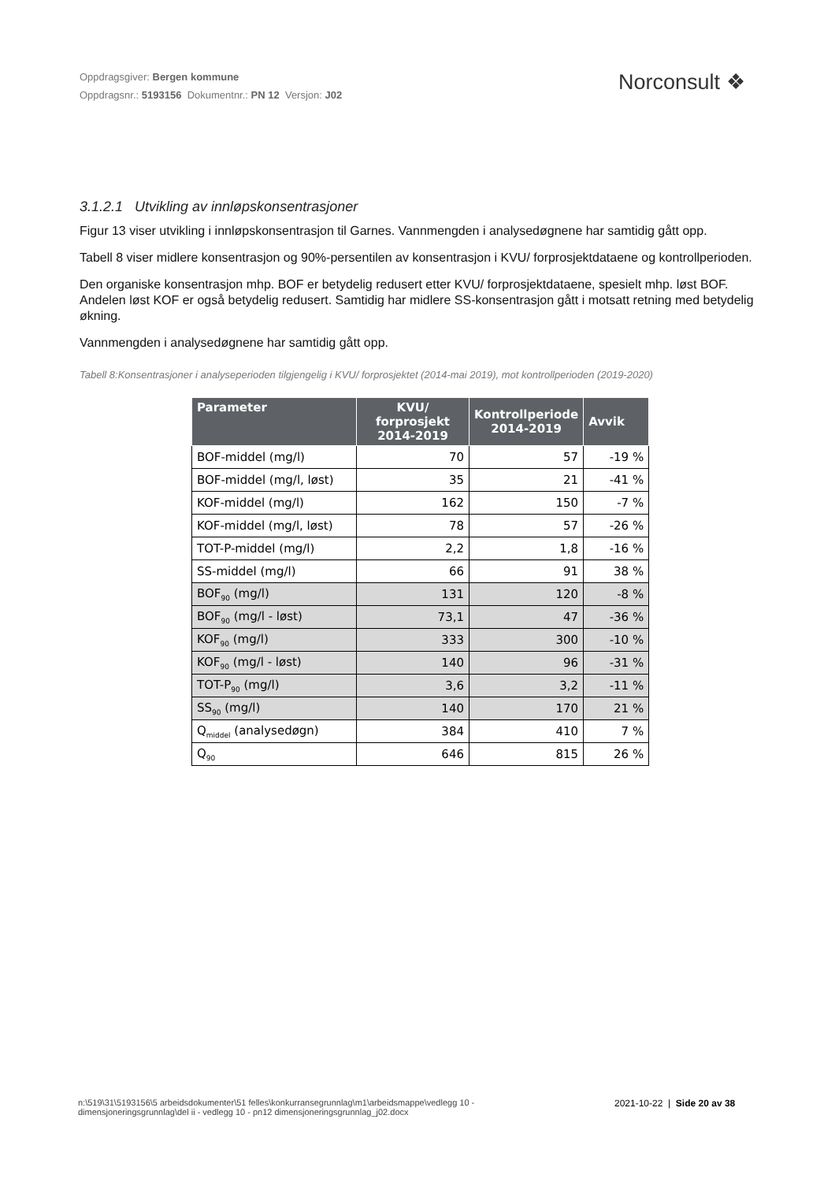Oppdragsgiver: Bergen kommune
Oppdragsnr.: 5193156 Dokumentnr.: PN 12 Versjon: J02
Norconsult ❖
3.1.2.1 Utvikling av innløpskonsentrasjoner
Figur 13 viser utvikling i innløpskonsentrasjon til Garnes. Vannmengden i analysedøgnene har samtidig gått opp.
Tabell 8 viser midlere konsentrasjon og 90%-persentilen av konsentrasjon i KVU/ forprosjektdataene og kontrollperioden.
Den organiske konsentrasjon mhp. BOF er betydelig redusert etter KVU/ forprosjektdataene, spesielt mhp. løst BOF. Andelen løst KOF er også betydelig redusert. Samtidig har midlere SS-konsentrasjon gått i motsatt retning med betydelig økning.
Vannmengden i analysedøgnene har samtidig gått opp.
Tabell 8:Konsentrasjoner i analyseperioden tilgjengelig i KVU/ forprosjektet (2014-mai 2019), mot kontrollperioden (2019-2020)
| Parameter | KVU/ forprosjekt 2014-2019 | Kontrollperiode 2014-2019 | Avvik |
| --- | --- | --- | --- |
| BOF-middel (mg/l) | 70 | 57 | -19 % |
| BOF-middel (mg/l, løst) | 35 | 21 | -41 % |
| KOF-middel (mg/l) | 162 | 150 | -7 % |
| KOF-middel (mg/l, løst) | 78 | 57 | -26 % |
| TOT-P-middel (mg/l) | 2,2 | 1,8 | -16 % |
| SS-middel (mg/l) | 66 | 91 | 38 % |
| BOF<sub>90</sub> (mg/l) | 131 | 120 | -8 % |
| BOF<sub>90</sub> (mg/l - løst) | 73,1 | 47 | -36 % |
| KOF<sub>90</sub> (mg/l) | 333 | 300 | -10 % |
| KOF<sub>90</sub> (mg/l - løst) | 140 | 96 | -31 % |
| TOT-P<sub>90</sub> (mg/l) | 3,6 | 3,2 | -11 % |
| SS<sub>90</sub> (mg/l) | 140 | 170 | 21 % |
| Q<sub>middel</sub> (analysedøgn) | 384 | 410 | 7 % |
| Q<sub>90</sub> | 646 | 815 | 26 % |
n:\519\31\5193156\5 arbeidsdokumenter\51 felles\konkurransegrunnlag\m1\arbeidsmappe\vedlegg 10 - dimensjoneringsgrunnlag\del ii - vedlegg 10 - pn12 dimensjoneringsgrunnlag_j02.docx
2021-10-22 | Side 20 av 38